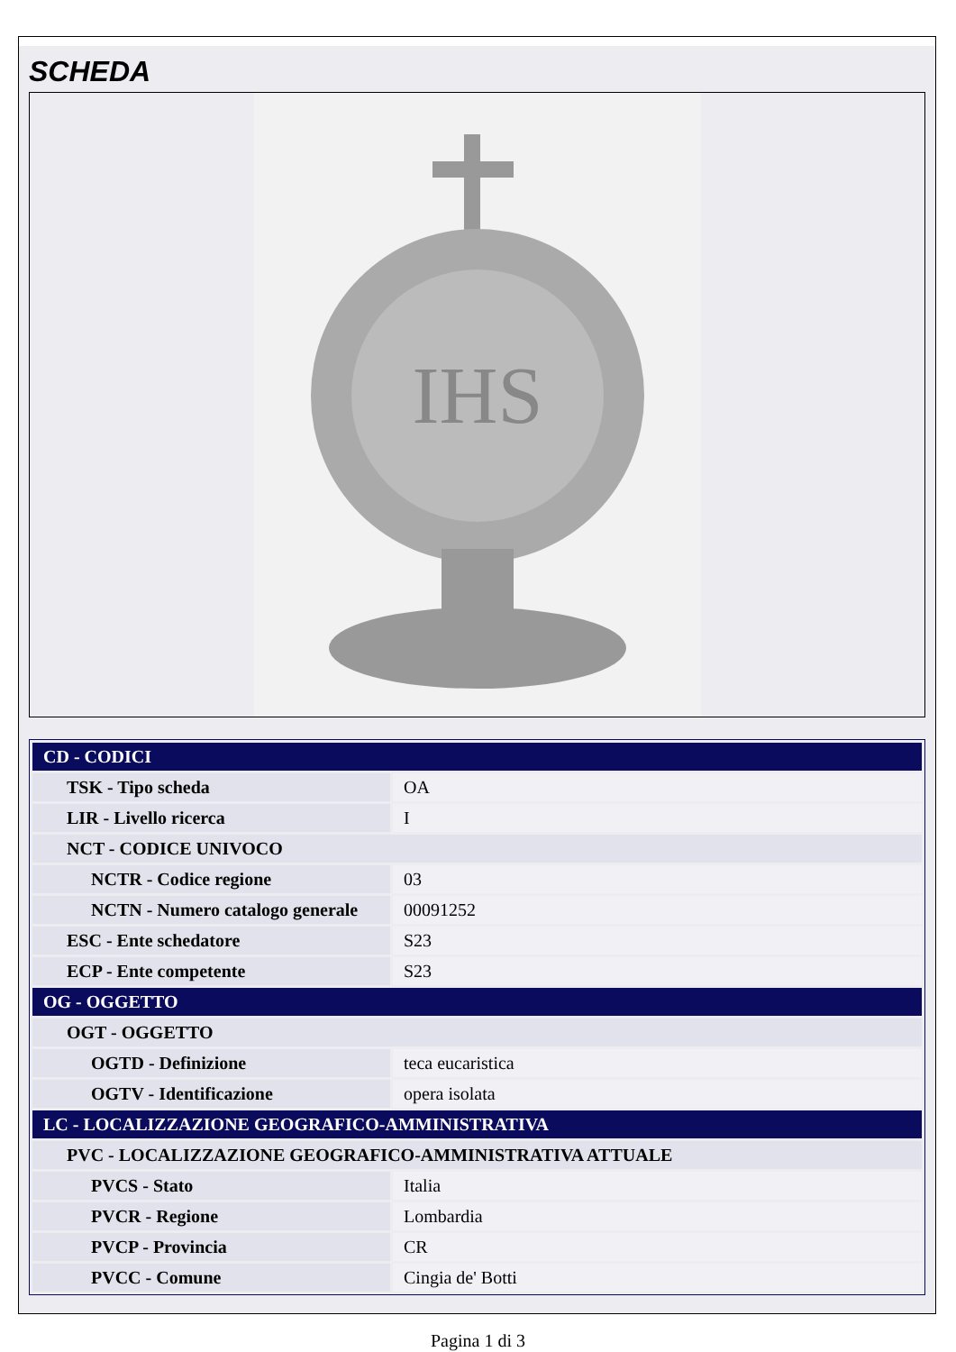SCHEDA
IHS
| CD - CODICI | |
| TSK - Tipo scheda | OA |
| LIR - Livello ricerca | I |
| NCT - CODICE UNIVOCO | |
| NCTR - Codice regione | 03 |
| NCTN - Numero catalogo generale | 00091252 |
| ESC - Ente schedatore | S23 |
| ECP - Ente competente | S23 |
| OG - OGGETTO | |
| OGT - OGGETTO | |
| OGTD - Definizione | teca eucaristica |
| OGTV - Identificazione | opera isolata |
| LC - LOCALIZZAZIONE GEOGRAFICO-AMMINISTRATIVA | |
| PVC - LOCALIZZAZIONE GEOGRAFICO-AMMINISTRATIVA ATTUALE | |
| PVCS - Stato | Italia |
| PVCR - Regione | Lombardia |
| PVCP - Provincia | CR |
| PVCC - Comune | Cingia de' Botti |
Pagina 1 di 3